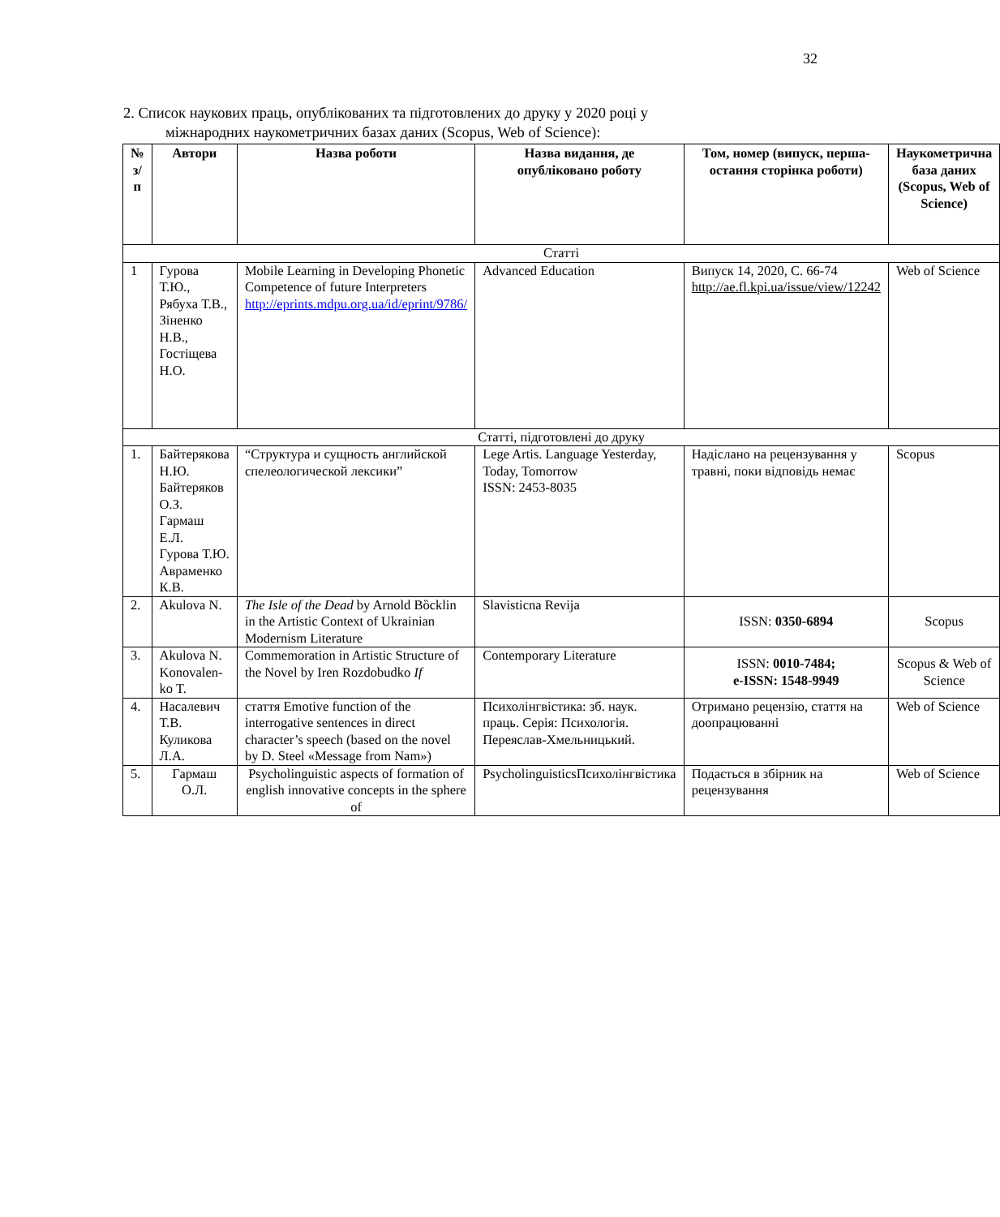32
2. Список наукових праць, опублікованих та підготовлених до друку у 2020 році у
міжнародних наукометричних базах даних (Scopus, Web of Science):
| № з/п | Автори | Назва роботи | Назва видання, де опубліковано роботу | Том, номер (випуск, перша-остання сторінка роботи) | Наукометрична база даних (Scopus, Web of Science) |
| --- | --- | --- | --- | --- | --- |
| Статті | | | | | |
| 1 | Гурова Т.Ю., Рябуха Т.В., Зіненко Н.В., Гостіщева Н.О. | Mobile Learning in Developing Phonetic Competence of future Interpreters http://eprints.mdpu.org.ua/id/eprint/9786/ | Advanced Education | Випуск 14, 2020, С. 66-74 http://ae.fl.kpi.ua/issue/view/12242 | Web of Science |
| Статті, підготовлені до друку | | | | | |
| 1. | Байтерякова Н.Ю. Байтеряков О.З. Гармаш Е.Л. Гурова Т.Ю. Авраменко К.В. | “Структура и сущность английской спелеологической лексики” | Lege Artis. Language Yesterday, Today, Tomorrow ISSN: 2453-8035 | Надіслано на рецензування у травні, поки відповідь немає | Scopus |
| 2. | Akulova N. | The Isle of the Dead by Arnold Bȍcklin in the Artistic Context of Ukrainian Modernism Literature | Slavisticna Revija | ISSN: 0350-6894 | Scopus |
| 3. | Akulova N. Konovalen-ko T. | Commemoration in Artistic Structure of the Novel by Iren Rozdobudko If | Contemporary Literature | ISSN: 0010-7484; e-ISSN: 1548-9949 | Scopus & Web of Science |
| 4. | Насалевич Т.В. Куликова Л.А. | стаття Emotive function of the interrogative sentences in direct character’s speech (based on the novel by D. Steel «Message from Nam») | Психолінгвістика: зб. наук. праць. Серія: Психологія. Переяслав-Хмельницький. | Отримано рецензію, стаття на доопрацюванні | Web of Science |
| 5. | Гармаш О.Л. | Psycholinguistic aspects of formation of english innovative concepts in the sphere of | PsycholinguisticsПсихолінгвістика | Подається в збірник на рецензування | Web of Science |